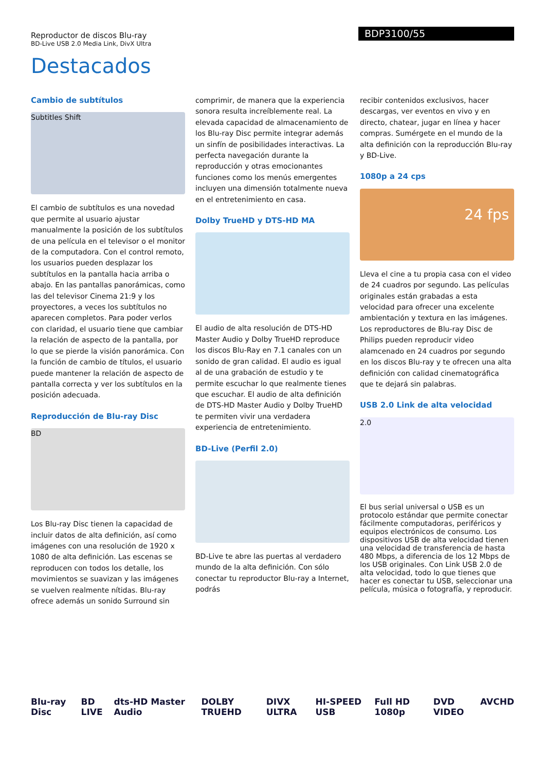Reproductor de discos Blu-ray
BD-Live USB 2.0 Media Link, DivX Ultra
BDP3100/55
Destacados
Cambio de subtítulos
Subtitles Shift
El cambio de subtítulos es una novedad que permite al usuario ajustar manualmente la posición de los subtítulos de una película en el televisor o el monitor de la computadora. Con el control remoto, los usuarios pueden desplazar los subtítulos en la pantalla hacia arriba o abajo. En las pantallas panorámicas, como las del televisor Cinema 21:9 y los proyectores, a veces los subtítulos no aparecen completos. Para poder verlos con claridad, el usuario tiene que cambiar la relación de aspecto de la pantalla, por lo que se pierde la visión panorámica. Con la función de cambio de títulos, el usuario puede mantener la relación de aspecto de pantalla correcta y ver los subtítulos en la posición adecuada.
Reproducción de Blu-ray Disc
BD
Los Blu-ray Disc tienen la capacidad de incluir datos de alta definición, así como imágenes con una resolución de 1920 x 1080 de alta definición. Las escenas se reproducen con todos los detalle, los movimientos se suavizan y las imágenes se vuelven realmente nítidas. Blu-ray ofrece además un sonido Surround sin
comprimir, de manera que la experiencia sonora resulta increíblemente real. La elevada capacidad de almacenamiento de los Blu-ray Disc permite integrar además un sinfín de posibilidades interactivas. La perfecta navegación durante la reproducción y otras emocionantes funciones como los menús emergentes incluyen una dimensión totalmente nueva en el entretenimiento en casa.
Dolby TrueHD y DTS-HD MA
El audio de alta resolución de DTS-HD Master Audio y Dolby TrueHD reproduce los discos Blu-Ray en 7.1 canales con un sonido de gran calidad. El audio es igual al de una grabación de estudio y te permite escuchar lo que realmente tienes que escuchar. El audio de alta definición de DTS-HD Master Audio y Dolby TrueHD te permiten vivir una verdadera experiencia de entretenimiento.
BD-Live (Perfil 2.0)
BD-Live te abre las puertas al verdadero mundo de la alta definición. Con sólo conectar tu reproductor Blu-ray a Internet, podrás
recibir contenidos exclusivos, hacer descargas, ver eventos en vivo y en directo, chatear, jugar en línea y hacer compras. Sumérgete en el mundo de la alta definición con la reproducción Blu-ray y BD-Live.
1080p a 24 cps
24 fps
Lleva el cine a tu propia casa con el video de 24 cuadros por segundo. Las películas originales están grabadas a esta velocidad para ofrecer una excelente ambientación y textura en las imágenes. Los reproductores de Blu-ray Disc de Philips pueden reproducir video alamcenado en 24 cuadros por segundo en los discos Blu-ray y te ofrecen una alta definición con calidad cinematográfica que te dejará sin palabras.
USB 2.0 Link de alta velocidad
2.0
El bus serial universal o USB es un protocolo estándar que permite conectar fácilmente computadoras, periféricos y equipos electrónicos de consumo. Los dispositivos USB de alta velocidad tienen una velocidad de transferencia de hasta 480 Mbps, a diferencia de los 12 Mbps de los USB originales. Con Link USB 2.0 de alta velocidad, todo lo que tienes que hacer es conectar tu USB, seleccionar una película, música o fotografía, y reproducir.
Blu-ray Disc BD LIVE dts-HD Master Audio DOLBY TRUEHD DIVX ULTRA HI-SPEED USB Full HD 1080p DVD VIDEO AVCHD